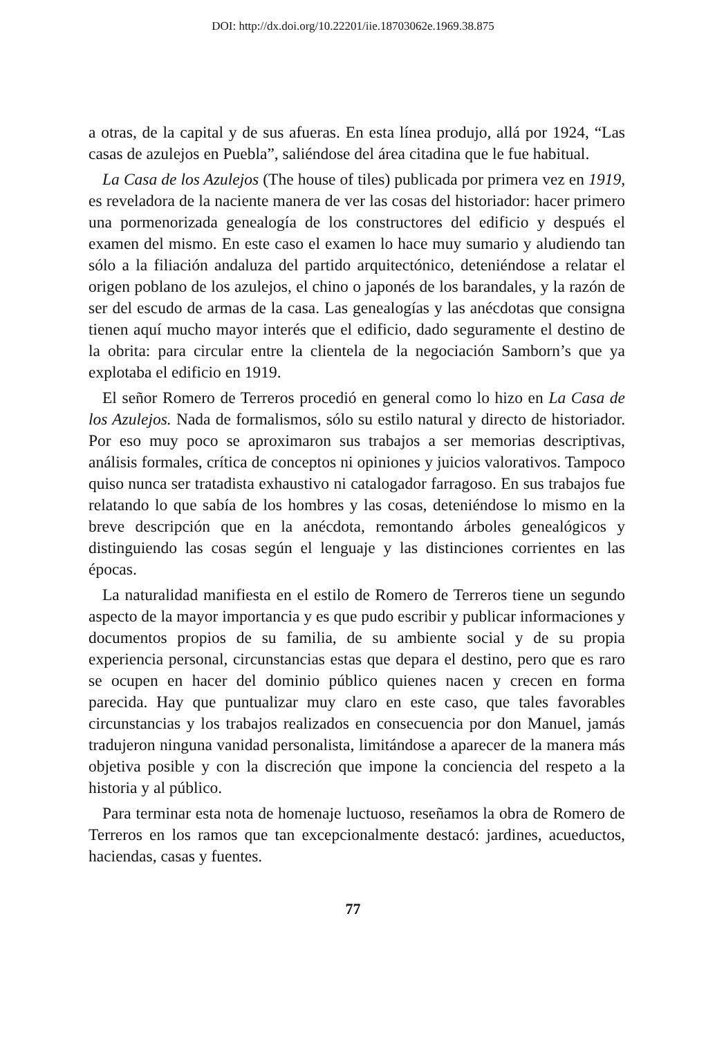DOI: http://dx.doi.org/10.22201/iie.18703062e.1969.38.875
a otras, de la capital y de sus afueras. En esta línea produjo, allá por 1924, “Las casas de azulejos en Puebla”, saliéndose del área citadina que le fue habitual.
La Casa de los Azulejos (The house of tiles) publicada por primera vez en 1919, es reveladora de la naciente manera de ver las cosas del historiador: hacer primero una pormenorizada genealogía de los constructores del edificio y después el examen del mismo. En este caso el examen lo hace muy sumario y aludiendo tan sólo a la filiación andaluza del partido arquitectónico, deteniéndose a relatar el origen poblano de los azulejos, el chino o japonés de los barandales, y la razón de ser del escudo de armas de la casa. Las genealogías y las anécdotas que consigna tienen aquí mucho mayor interés que el edificio, dado seguramente el destino de la obrita: para circular entre la clientela de la negociación Samborn’s que ya explotaba el edificio en 1919.
El señor Romero de Terreros procedió en general como lo hizo en La Casa de los Azulejos. Nada de formalismos, sólo su estilo natural y directo de historiador. Por eso muy poco se aproximaron sus trabajos a ser memorias descriptivas, análisis formales, crítica de conceptos ni opiniones y juicios valorativos. Tampoco quiso nunca ser tratadista exhaustivo ni catalogador farragoso. En sus trabajos fue relatando lo que sabía de los hombres y las cosas, deteniéndose lo mismo en la breve descripción que en la anécdota, remontando árboles genealógicos y distinguiendo las cosas según el lenguaje y las distinciones corrientes en las épocas.
La naturalidad manifiesta en el estilo de Romero de Terreros tiene un segundo aspecto de la mayor importancia y es que pudo escribir y publicar informaciones y documentos propios de su familia, de su ambiente social y de su propia experiencia personal, circunstancias estas que depara el destino, pero que es raro se ocupen en hacer del dominio público quienes nacen y crecen en forma parecida. Hay que puntualizar muy claro en este caso, que tales favorables circunstancias y los trabajos realizados en consecuencia por don Manuel, jamás tradujeron ninguna vanidad personalista, limitándose a aparecer de la manera más objetiva posible y con la discreción que impone la conciencia del respeto a la historia y al público.
Para terminar esta nota de homenaje luctuoso, reseñamos la obra de Romero de Terreros en los ramos que tan excepcionalmente destacó: jardines, acueductos, haciendas, casas y fuentes.
77